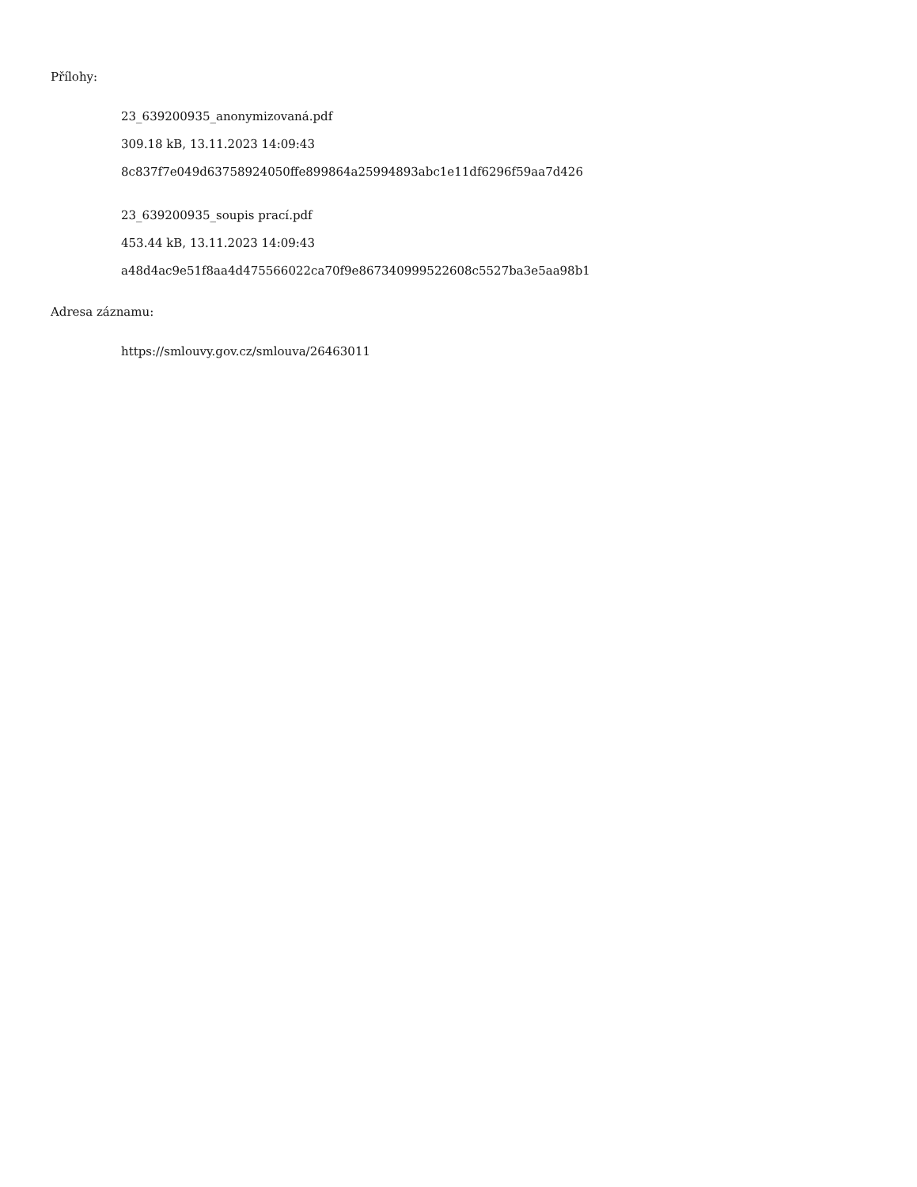Přílohy:
23_639200935_anonymizovaná.pdf
309.18 kB, 13.11.2023 14:09:43
8c837f7e049d63758924050ffe899864a25994893abc1e11df6296f59aa7d426
23_639200935_soupis prací.pdf
453.44 kB, 13.11.2023 14:09:43
a48d4ac9e51f8aa4d475566022ca70f9e867340999522608c5527ba3e5aa98b1
Adresa záznamu:
https://smlouvy.gov.cz/smlouva/26463011